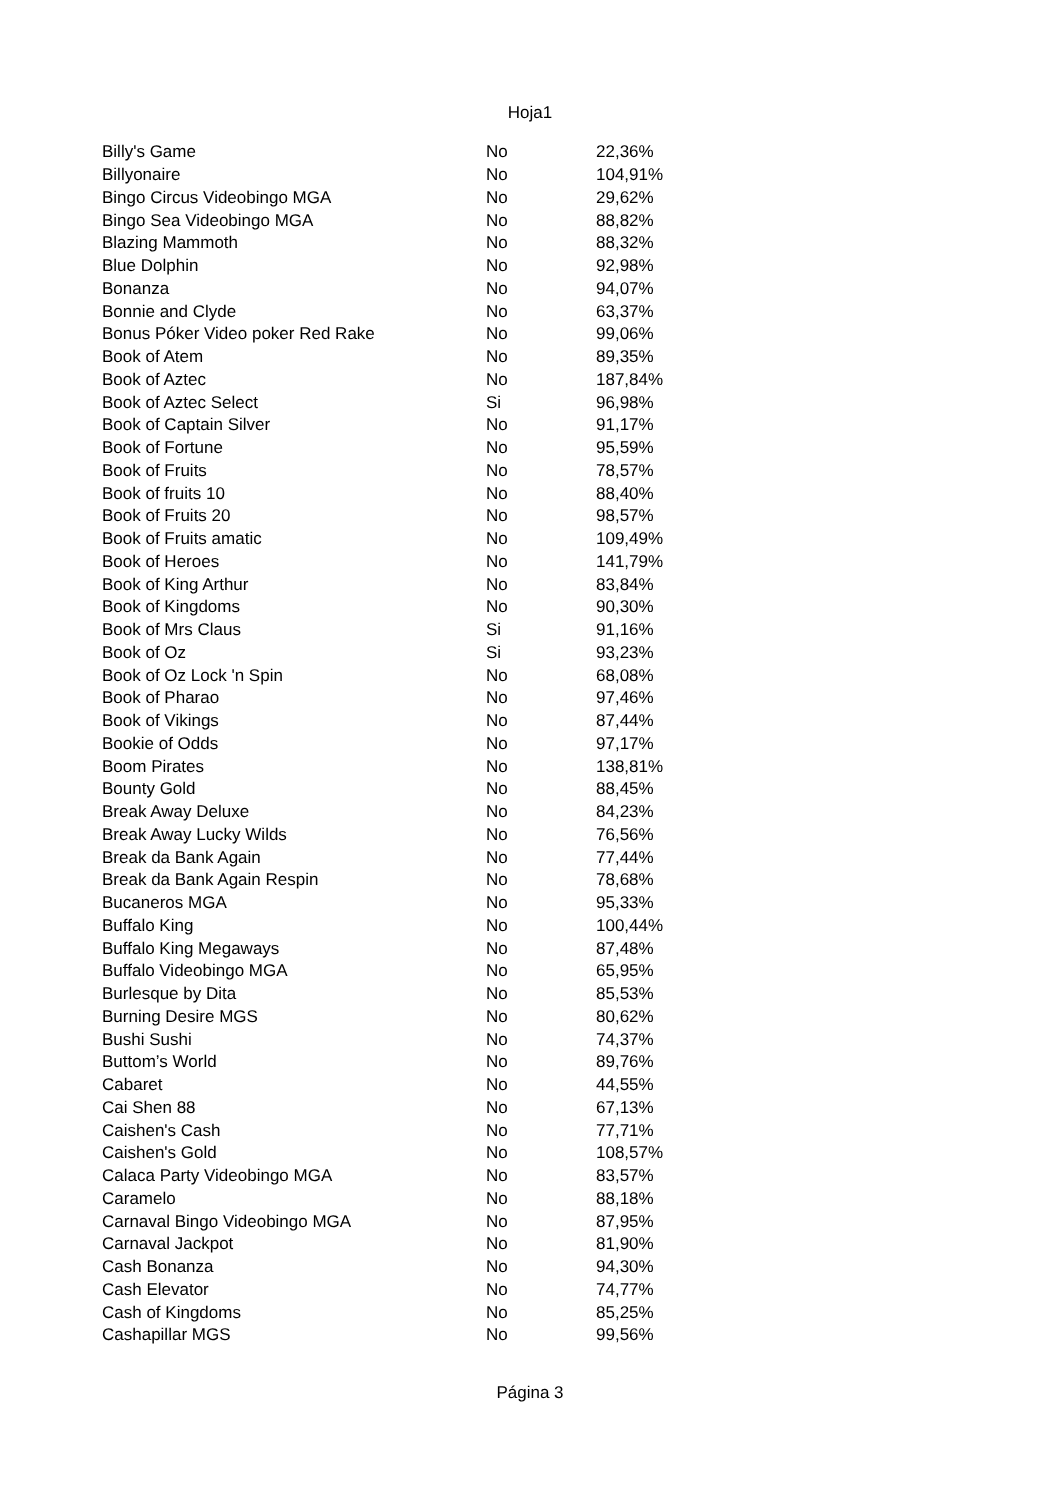Hoja1
| Billy's Game | No | 22,36% |
| Billyonaire | No | 104,91% |
| Bingo Circus Videobingo MGA | No | 29,62% |
| Bingo Sea Videobingo MGA | No | 88,82% |
| Blazing Mammoth | No | 88,32% |
| Blue Dolphin | No | 92,98% |
| Bonanza | No | 94,07% |
| Bonnie and Clyde | No | 63,37% |
| Bonus Póker Video poker Red Rake | No | 99,06% |
| Book of Atem | No | 89,35% |
| Book of Aztec | No | 187,84% |
| Book of Aztec Select | Si | 96,98% |
| Book of Captain Silver | No | 91,17% |
| Book of Fortune | No | 95,59% |
| Book of Fruits | No | 78,57% |
| Book of fruits 10 | No | 88,40% |
| Book of Fruits 20 | No | 98,57% |
| Book of Fruits amatic | No | 109,49% |
| Book of Heroes | No | 141,79% |
| Book of King Arthur | No | 83,84% |
| Book of Kingdoms | No | 90,30% |
| Book of Mrs Claus | Si | 91,16% |
| Book of Oz | Si | 93,23% |
| Book of Oz Lock 'n Spin | No | 68,08% |
| Book of Pharao | No | 97,46% |
| Book of Vikings | No | 87,44% |
| Bookie of Odds | No | 97,17% |
| Boom Pirates | No | 138,81% |
| Bounty Gold | No | 88,45% |
| Break Away Deluxe | No | 84,23% |
| Break Away Lucky Wilds | No | 76,56% |
| Break da Bank Again | No | 77,44% |
| Break da Bank Again Respin | No | 78,68% |
| Bucaneros MGA | No | 95,33% |
| Buffalo King | No | 100,44% |
| Buffalo King Megaways | No | 87,48% |
| Buffalo Videobingo MGA | No | 65,95% |
| Burlesque by Dita | No | 85,53% |
| Burning Desire MGS | No | 80,62% |
| Bushi Sushi | No | 74,37% |
| Buttom’s World | No | 89,76% |
| Cabaret | No | 44,55% |
| Cai Shen 88 | No | 67,13% |
| Caishen's Cash | No | 77,71% |
| Caishen's Gold | No | 108,57% |
| Calaca Party Videobingo MGA | No | 83,57% |
| Caramelo | No | 88,18% |
| Carnaval Bingo Videobingo MGA | No | 87,95% |
| Carnaval Jackpot | No | 81,90% |
| Cash Bonanza | No | 94,30% |
| Cash Elevator | No | 74,77% |
| Cash of Kingdoms | No | 85,25% |
| Cashapillar MGS | No | 99,56% |
Página 3